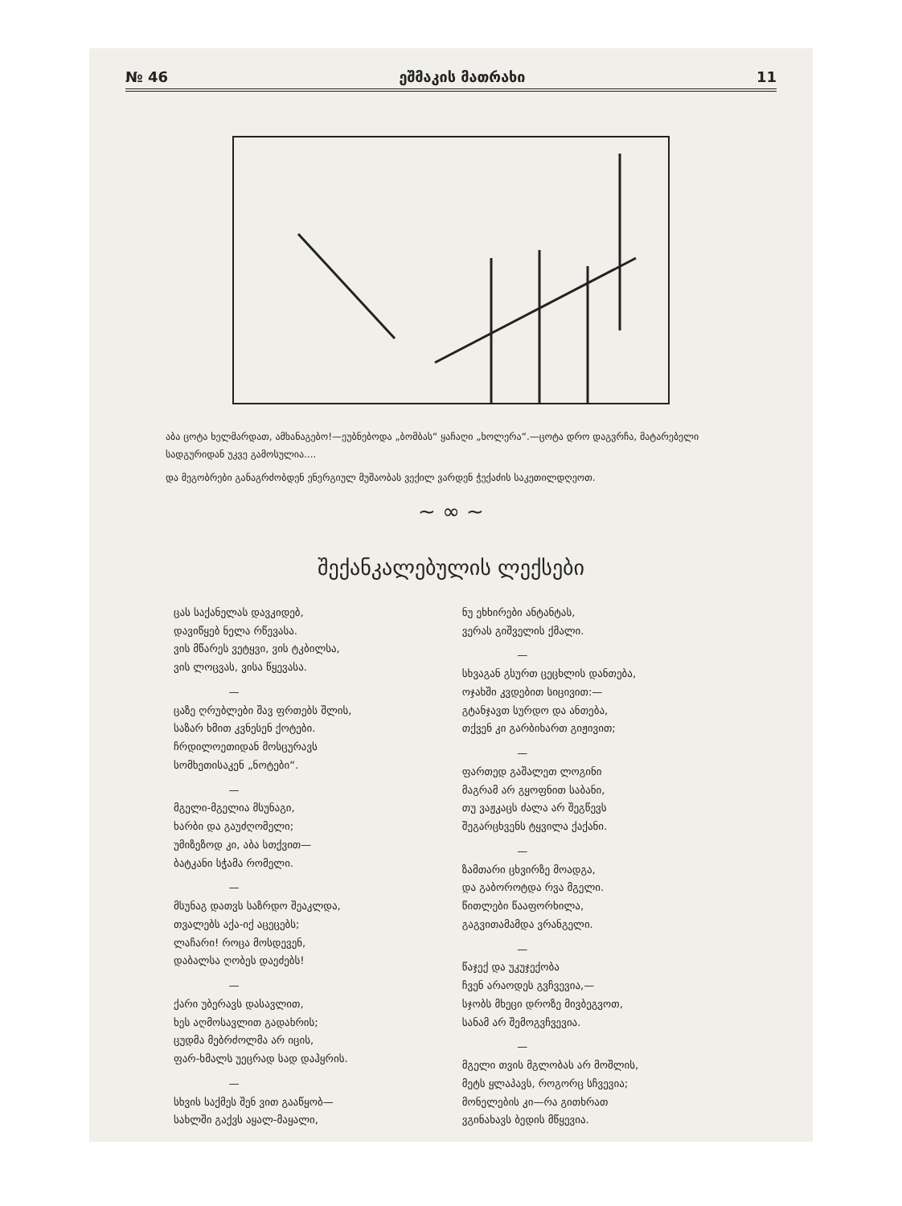№ 46 ეშმაკის მათრახი 11
აბა ცოტა ხელმარდათ, ამხანაგებო!—ეუბნებოდა „ბომბას“ ყაჩაღი „ხოლერა“.—ცოტა დრო დაგვრჩა, მატარებელი სადგურიდან უკვე გამოსულია....
და მეგობრები განაგრძობდენ ენერგიულ მუშაობას ვექილ ვარდენ ჭექაძის საკეთილდღეოთ.
~ ∞ ~
შექანკალებულის ლექსები
ცას საქანელას დავკიდებ,
დავიწყებ ნელა რწევასა.
ვის მწარეს ვეტყვი, ვის ტკბილსა,
ვის ლოცვას, ვისა წყევასა.
—
ცაზე ღრუბლები შავ ფრთებს შლის,
საზარ ხმით კვნესენ ქოტები.
ჩრდილოეთიდან მოსცურავს
სომხეთისაკენ „ნოტები“.
—
მგელი-მგელია მსუნაგი,
ხარბი და გაუძღომელი;
უმიზეზოდ კი, აბა სთქვით—
ბატკანი სჭამა რომელი.
—
მსუნაგ დათვს საზრდო შეაკლდა,
თვალებს აქა-იქ აცეცებს;
ლაჩარი! როცა მოსდევენ,
დაბალსა ღობეს დაეძებს!
—
ქარი უბერავს დასავლით,
ხეს აღმოსავლით გადახრის;
ცუდმა მებრძოლმა არ იცის,
ფარ-ხმალს უეცრად სად დაჰყრის.
—
სხვის საქმეს შენ ვით გააწყობ—
სახლში გაქვს აყალ-მაყალი,
ნუ ეხხირები ანტანტას,
ვერას გიშველის ქმალი.
—
სხვაგან გსურთ ცეცხლის დანთება,
ოჯახში კვდებით სიცივით:—
გტანჯავთ სურდო და ანთება,
თქვენ კი გარბიხართ გიჟივით;
—
ფართედ გაშალეთ ლოგინი
მაგრამ არ გყოფნით საბანი,
თუ ვაჟკაცს ძალა არ შეგწევს
შეგარცხვენს ტყვილა ქაქანი.
—
ზამთარი ცხვირზე მოადგა,
და გაბოროტდა რვა მგელი.
წითლები წააფორხილა,
გაგვითამამდა ვრანგელი.
—
წაჯექ და უკუჯექობა
ჩვენ არაოდეს გვჩვევია,—
სჯობს მხეცი დროზე მივბეგვოთ,
სანამ არ შემოგვჩვევია.
—
მგელი თვის მგლობას არ მოშლის,
მეტს ყლაპავს, როგორც სჩვევია;
მონელების კი—რა გითხრათ
ვგინახავს ბედის მწყევია.